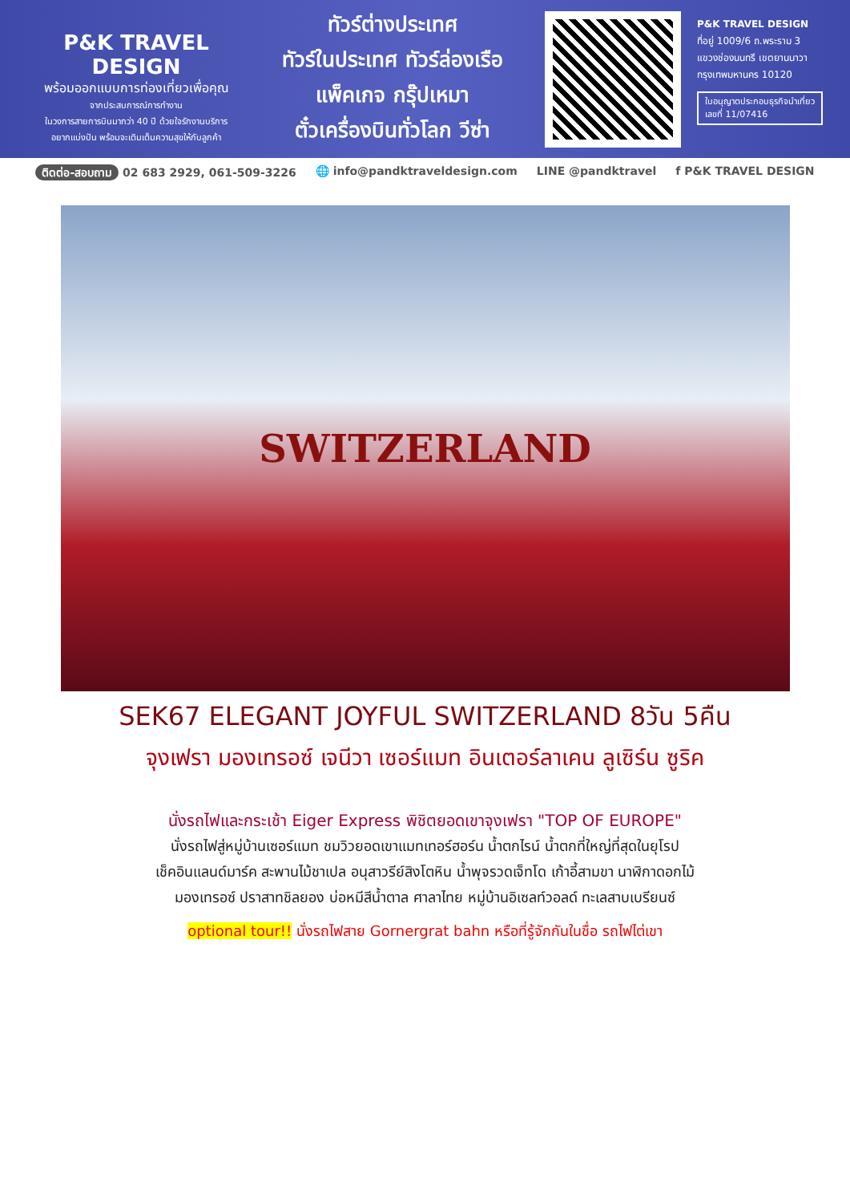P&K TRAVEL DESIGN
พร้อมออกแบบการท่องเที่ยวเพื่อคุณ
จากประสบการณ์การทำงาน
ในวงการสายการบินมากว่า 40 ปี ด้วยใจรักงานบริการ
อยากแบ่งปัน พร้อมจะเติมเต็มความสุขให้กับลูกค้า
ทัวร์ต่างประเทศ
ทัวร์ในประเทศ ทัวร์ล่องเรือ
แพ็คเกจ กรุ๊ปเหมา
ตั๋วเครื่องบินทั่วโลก วีซ่า
P&K TRAVEL DESIGN
ที่อยู่ 1009/6 ถ.พระราม 3
แขวงช่องนนทรี เขตยานนาวา
กรุงเทพมหานคร 10120
ใบอนุญาตประกอบธุรกิจนำเที่ยว
เลขที่ 11/07416
ติดต่อ-สอบถาม 02 683 2929, 061-509-3226 🌐 info@pandktraveldesign.com LINE @pandktravel f P&K TRAVEL DESIGN
SWITZERLAND
SEK67 ELEGANT JOYFUL SWITZERLAND 8วัน 5คืน
จุงเฟรา มองเทรอซ์ เจนีวา เซอร์แมท อินเตอร์ลาเคน ลูเซิร์น ซูริค
นั่งรถไฟและกระเช้า Eiger Express พิชิตยอดเขาจุงเฟรา "TOP OF EUROPE"
นั่งรถไฟสู่หมู่บ้านเซอร์แมท ชมวิวยอดเขาแมทเทอร์ฮอร์น น้ำตกไรน์ น้ำตกที่ใหญ่ที่สุดในยุโรป
เช็คอินแลนด์มาร์ค สะพานไม้ชาเปล อนุสาวรีย์สิงโตหิน น้ำพุจรวดเจ็ทโด เก้าอี้สามขา นาฬิกาดอกไม้
มองเทรอซ์ ปราสาทชิลยอง บ่อหมีสีน้ำตาล ศาลาไทย หมู่บ้านอิเซลท์วอลด์ ทะเลสาบเบรียนซ์
optional tour!! นั่งรถไฟสาย Gornergrat bahn หรือที่รู้จักกันในชื่อ รถไฟไต่เขา